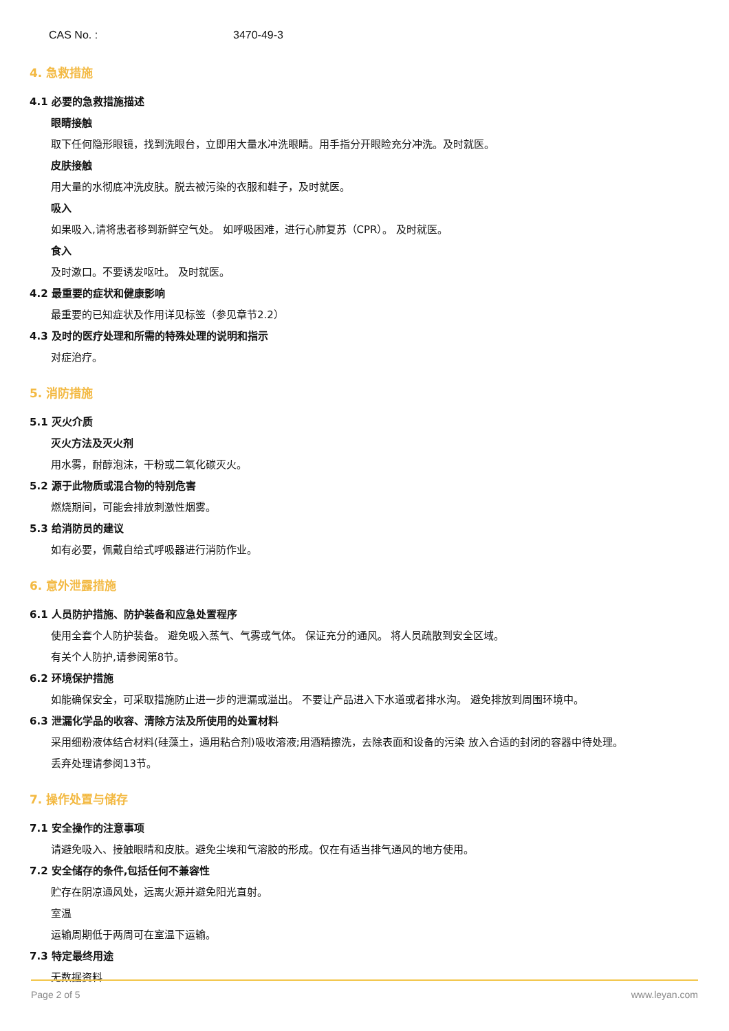CAS No. : 3470-49-3
4. 急救措施
4.1 必要的急救措施描述
眼睛接触
取下任何隐形眼镜，找到洗眼台，立即用大量水冲洗眼睛。用手指分开眼睑充分冲洗。及时就医。
皮肤接触
用大量的水彻底冲洗皮肤。脱去被污染的衣服和鞋子，及时就医。
吸入
如果吸入,请将患者移到新鲜空气处。 如呼吸困难，进行心肺复苏（CPR）。 及时就医。
食入
及时漱口。不要诱发呕吐。 及时就医。
4.2 最重要的症状和健康影响
最重要的已知症状及作用详见标签（参见章节2.2）
4.3 及时的医疗处理和所需的特殊处理的说明和指示
对症治疗。
5. 消防措施
5.1 灭火介质
灭火方法及灭火剂
用水雾，耐醇泡沫，干粉或二氧化碳灭火。
5.2 源于此物质或混合物的特别危害
燃烧期间，可能会排放刺激性烟雾。
5.3 给消防员的建议
如有必要，佩戴自给式呼吸器进行消防作业。
6. 意外泄露措施
6.1 人员防护措施、防护装备和应急处置程序
使用全套个人防护装备。 避免吸入蒸气、气雾或气体。 保证充分的通风。 将人员疏散到安全区域。
有关个人防护,请参阅第8节。
6.2 环境保护措施
如能确保安全，可采取措施防止进一步的泄漏或溢出。 不要让产品进入下水道或者排水沟。 避免排放到周围环境中。
6.3 泄漏化学品的收容、清除方法及所使用的处置材料
采用细粉液体结合材料(硅藻土，通用粘合剂)吸收溶液;用酒精擦洗，去除表面和设备的污染 放入合适的封闭的容器中待处理。
丢弃处理请参阅13节。
7. 操作处置与储存
7.1 安全操作的注意事项
请避免吸入、接触眼睛和皮肤。避免尘埃和气溶胶的形成。仅在有适当排气通风的地方使用。
7.2 安全储存的条件,包括任何不兼容性
贮存在阴凉通风处，远离火源并避免阳光直射。
室温
运输周期低于两周可在室温下运输。
7.3 特定最终用途
无数据资料
Page 2 of 5 www.leyan.com